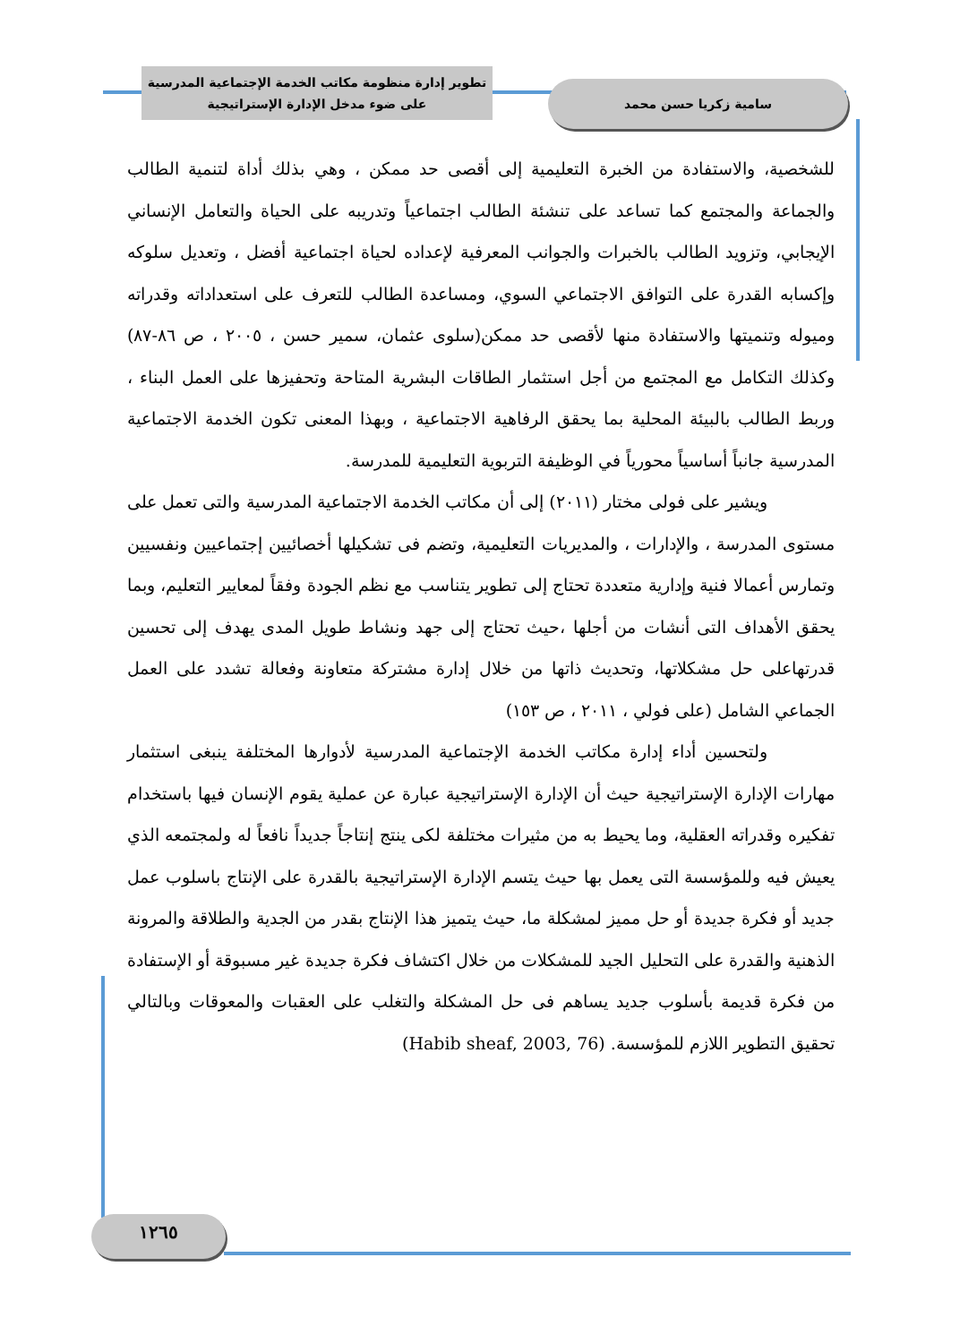تطوير إدارة منظومة مكاتب الخدمة الإجتماعية المدرسية
على ضوء مدخل الإدارة الإستراتيجية
سامية زكريا حسن محمد
للشخصية، والاستفادة من الخبرة التعليمية إلى أقصى حد ممكن ، وهي بذلك أداة لتنمية الطالب والجماعة والمجتمع كما تساعد على تنشئة الطالب اجتماعياً وتدريبه على الحياة والتعامل الإنساني الإيجابي، وتزويد الطالب بالخبرات والجوانب المعرفية لإعداده لحياة اجتماعية أفضل ، وتعديل سلوكه وإكسابه القدرة على التوافق الاجتماعي السوي، ومساعدة الطالب للتعرف على استعداداته وقدراته وميوله وتنميتها والاستفادة منها لأقصى حد ممكن(سلوى عثمان، سمير حسن ، ٢٠٠٥ ، ص ٨٦-٨٧) وكذلك التكامل مع المجتمع من أجل استثمار الطاقات البشرية المتاحة وتحفيزها على العمل البناء ، وربط الطالب بالبيئة المحلية بما يحقق الرفاهية الاجتماعية ، وبهذا المعنى تكون الخدمة الاجتماعية المدرسية جانباً أساسياً محورياً في الوظيفة التربوية التعليمية للمدرسة.
ويشير على فولى مختار (٢٠١١) إلى أن مكاتب الخدمة الاجتماعية المدرسية والتى تعمل على مستوى المدرسة ، والإدارات ، والمديريات التعليمية، وتضم فى تشكيلها أخصائيين إجتماعيين ونفسيين وتمارس أعمالا فنية وإدارية متعددة تحتاج إلى تطوير يتناسب مع نظم الجودة وفقاً لمعايير التعليم، وبما يحقق الأهداف التى أنشات من أجلها ،حيث تحتاج إلى جهد ونشاط طويل المدى يهدف إلى تحسين قدرتهاعلى حل مشكلاتها، وتحديث ذاتها من خلال إدارة مشتركة متعاونة وفعالة تشدد على العمل الجماعي الشامل (على فولي ، ٢٠١١ ، ص ١٥٣)
ولتحسين أداء إدارة مكاتب الخدمة الإجتماعية المدرسية لأدوارها المختلفة ينبغى استثمار مهارات الإدارة الإستراتيجية حيث أن الإدارة الإستراتيجية عبارة عن عملية يقوم الإنسان فيها باستخدام تفكيره وقدراته العقلية، وما يحيط به من مثيرات مختلفة لكى ينتج إنتاجاً جديداً نافعاً له ولمجتمعه الذي يعيش فيه وللمؤسسة التى يعمل بها حيث يتسم الإدارة الإستراتيجية بالقدرة على الإنتاج باسلوب عمل جديد أو فكرة جديدة أو حل مميز لمشكلة ما، حيث يتميز هذا الإنتاج بقدر من الجدية والطلاقة والمرونة الذهنية والقدرة على التحليل الجيد للمشكلات من خلال اكتشاف فكرة جديدة غير مسبوقة أو الإستفادة من فكرة قديمة بأسلوب جديد يساهم فى حل المشكلة والتغلب على العقبات والمعوقات وبالتالي تحقيق التطوير اللازم للمؤسسة. (Habib sheaf, 2003, 76)
١٢٦٥